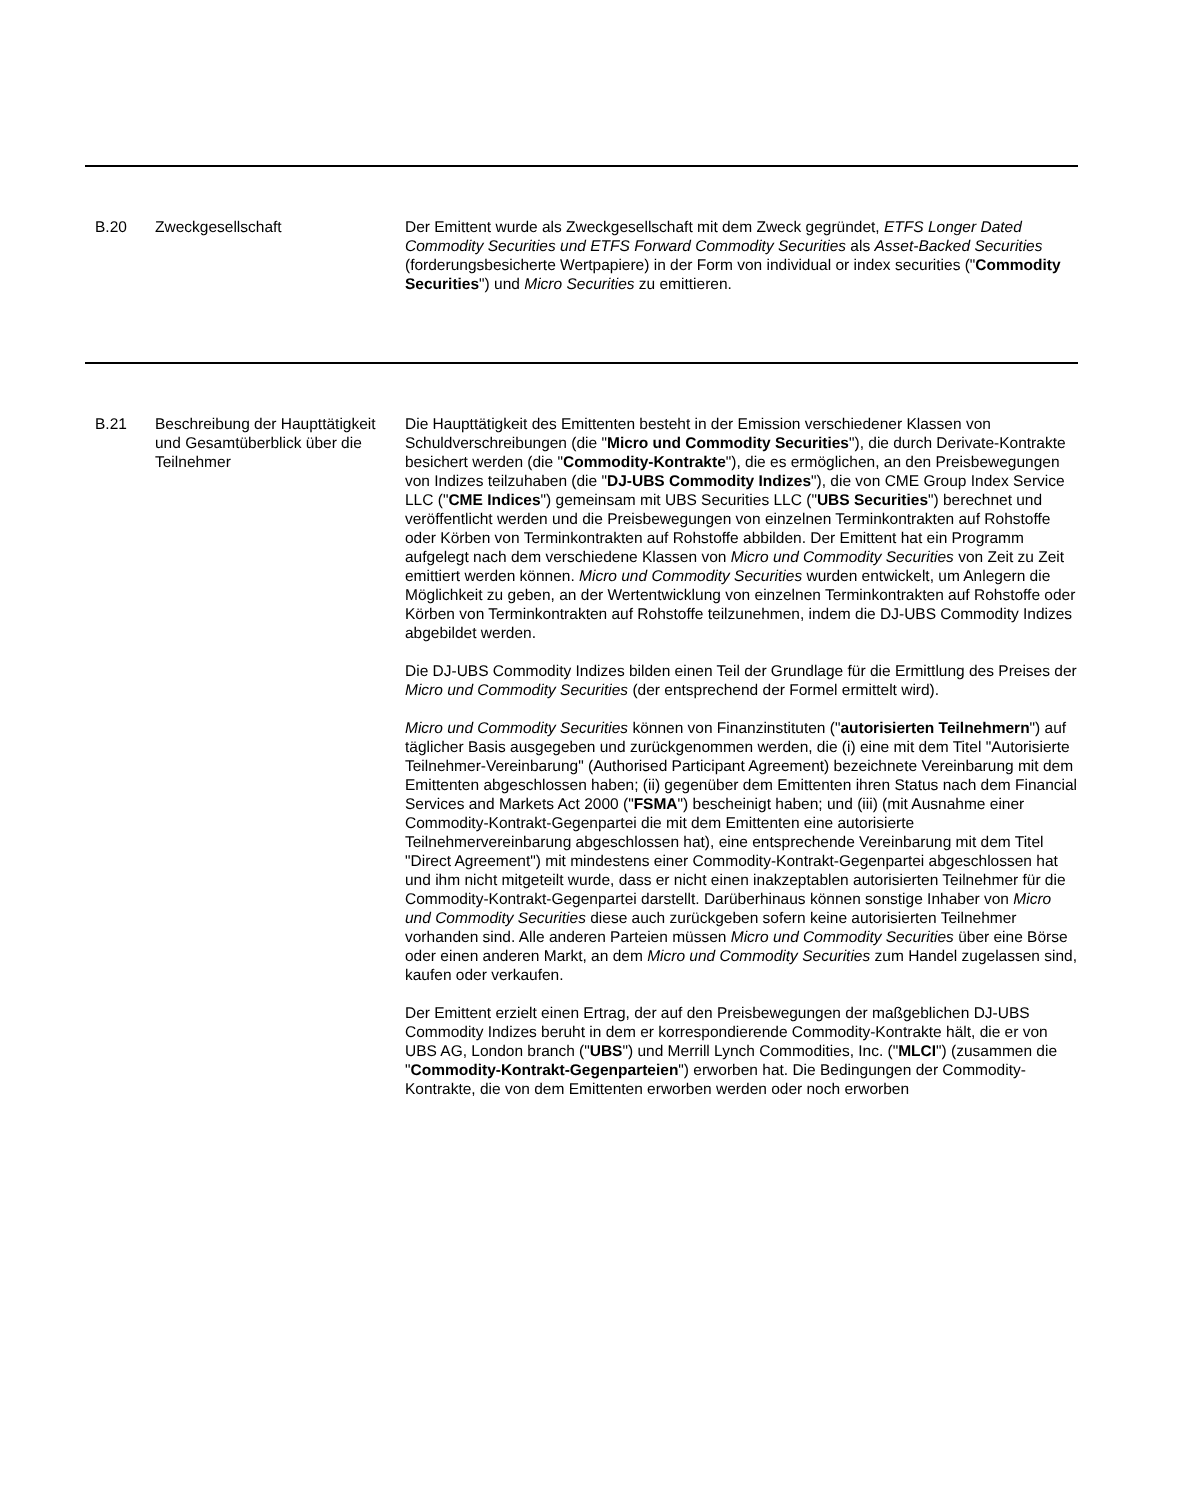| B.20 | Zweckgesellschaft | Der Emittent wurde als Zweckgesellschaft mit dem Zweck gegründet, ETFS Longer Dated Commodity Securities und ETFS Forward Commodity Securities als Asset-Backed Securities (forderungsbesicherte Wertpapiere) in der Form von individual or index securities (" Commodity Securities ") und Micro Securities zu emittieren. |
| B.21 | Beschreibung der Haupttätigkeit und Gesamtüberblick über die Teilnehmer | Die Haupttätigkeit des Emittenten besteht in der Emission verschiedener Klassen von Schuldverschreibungen (die " Micro und Commodity Securities "), die durch Derivate-Kontrakte besichert werden (die " Commodity-Kontrakte "), die es ermöglichen, an den Preisbewegungen von Indizes teilzuhaben (die " DJ-UBS Commodity Indizes "), die von CME Group Index Service LLC (" CME Indices ") gemeinsam mit UBS Securities LLC (" UBS Securities ") berechnet und veröffentlicht werden und die Preisbewegungen von einzelnen Terminkontrakten auf Rohstoffe oder Körben von Terminkontrakten auf Rohstoffe abbilden. Der Emittent hat ein Programm aufgelegt nach dem verschiedene Klassen von Micro und Commodity Securities von Zeit zu Zeit emittiert werden können. Micro und Commodity Securities wurden entwickelt, um Anlegern die Möglichkeit zu geben, an der Wertentwicklung von einzelnen Terminkontrakten auf Rohstoffe oder Körben von Terminkontrakten auf Rohstoffe teilzunehmen, indem die DJ-UBS Commodity Indizes abgebildet werden. Die DJ-UBS Commodity Indizes bilden einen Teil der Grundlage für die Ermittlung des Preises der Micro und Commodity Securities (der entsprechend der Formel ermittelt wird). Micro und Commodity Securities können von Finanzinstituten (" autorisierten Teilnehmern ") auf täglicher Basis ausgegeben und zurückgenommen werden, die (i) eine mit dem Titel "Autorisierte Teilnehmer-Vereinbarung" (Authorised Participant Agreement) bezeichnete Vereinbarung mit dem Emittenten abgeschlossen haben; (ii) gegenüber dem Emittenten ihren Status nach dem Financial Services and Markets Act 2000 (" FSMA ") bescheinigt haben; und (iii) (mit Ausnahme einer Commodity-Kontrakt-Gegenpartei die mit dem Emittenten eine autorisierte Teilnehmervereinbarung abgeschlossen hat), eine entsprechende Vereinbarung mit dem Titel "Direct Agreement") mit mindestens einer Commodity-Kontrakt-Gegenpartei abgeschlossen hat und ihm nicht mitgeteilt wurde, dass er nicht einen inakzeptablen autorisierten Teilnehmer für die Commodity-Kontrakt-Gegenpartei darstellt. Darüberhinaus können sonstige Inhaber von Micro und Commodity Securities diese auch zurückgeben sofern keine autorisierten Teilnehmer vorhanden sind. Alle anderen Parteien müssen Micro und Commodity Securities über eine Börse oder einen anderen Markt, an dem Micro und Commodity Securities zum Handel zugelassen sind, kaufen oder verkaufen. Der Emittent erzielt einen Ertrag, der auf den Preisbewegungen der maßgeblichen DJ-UBS Commodity Indizes beruht in dem er korrespondierende Commodity-Kontrakte hält, die er von UBS AG, London branch (" UBS ") und Merrill Lynch Commodities, Inc. (" MLCI ") (zusammen die " Commodity-Kontrakt-Gegenparteien ") erworben hat. Die Bedingungen der Commodity-Kontrakte, die von dem Emittenten erworben werden oder noch erworben |